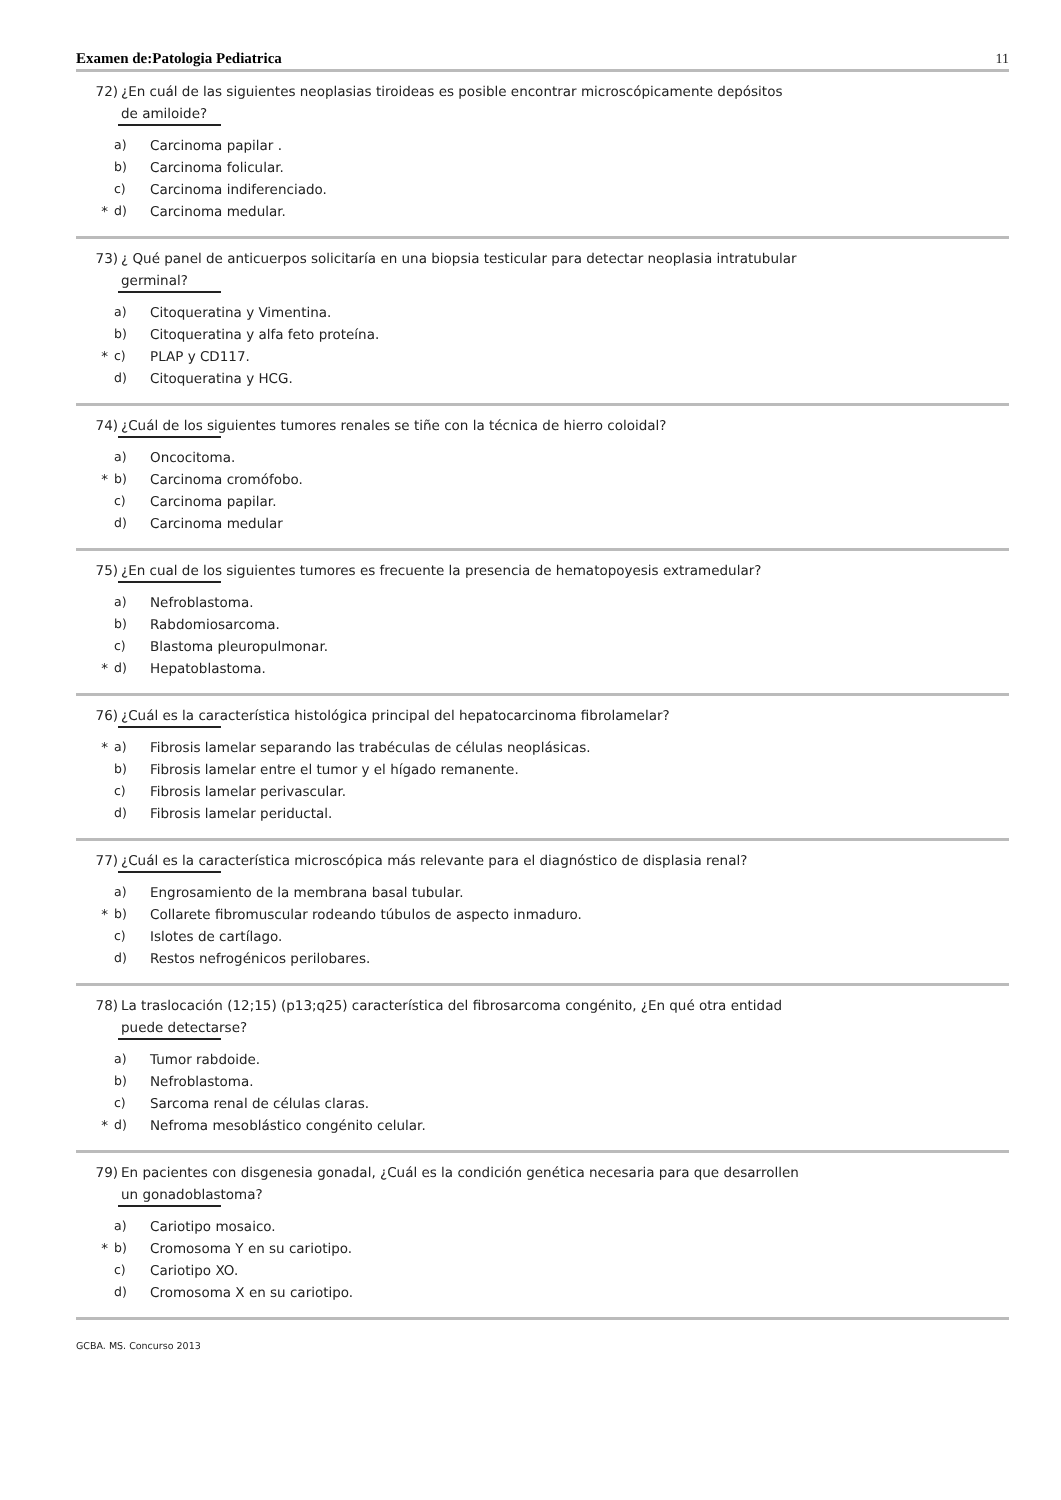Examen de:Patologia Pediatrica 11
72) ¿En cuál de las siguientes neoplasias tiroideas es posible encontrar microscópicamente depósitos
de amiloide?
a) Carcinoma papilar .
b) Carcinoma folicular.
c) Carcinoma indiferenciado.
* d) Carcinoma medular.
73) ¿ Qué panel de anticuerpos solicitaría en una biopsia testicular para detectar neoplasia intratubular
germinal?
a) Citoqueratina y Vimentina.
b) Citoqueratina y alfa feto proteína.
* c) PLAP y CD117.
d) Citoqueratina y HCG.
74) ¿Cuál de los siguientes tumores renales se tiñe con la técnica de hierro coloidal?
a) Oncocitoma.
* b) Carcinoma cromófobo.
c) Carcinoma papilar.
d) Carcinoma medular
75) ¿En cual de los siguientes tumores es frecuente la presencia de hematopoyesis extramedular?
a) Nefroblastoma.
b) Rabdomiosarcoma.
c) Blastoma pleuropulmonar.
* d) Hepatoblastoma.
76) ¿Cuál es la característica histológica principal del hepatocarcinoma fibrolamelar?
* a) Fibrosis lamelar separando las trabéculas de células neoplásicas.
b) Fibrosis lamelar entre el tumor y el hígado remanente.
c) Fibrosis lamelar perivascular.
d) Fibrosis lamelar periductal.
77) ¿Cuál es la característica microscópica más relevante para el diagnóstico de displasia renal?
a) Engrosamiento de la membrana basal tubular.
* b) Collarete fibromuscular rodeando túbulos de aspecto inmaduro.
c) Islotes de cartílago.
d) Restos nefrogénicos perilobares.
78) La traslocación (12;15) (p13;q25) característica del fibrosarcoma congénito, ¿En qué otra entidad
puede detectarse?
a) Tumor rabdoide.
b) Nefroblastoma.
c) Sarcoma renal de células claras.
* d) Nefroma mesoblástico congénito celular.
79) En pacientes con disgenesia gonadal, ¿Cuál es la condición genética necesaria para que desarrollen
un gonadoblastoma?
a) Cariotipo mosaico.
* b) Cromosoma Y en su cariotipo.
c) Cariotipo XO.
d) Cromosoma X en su cariotipo.
GCBA. MS. Concurso 2013